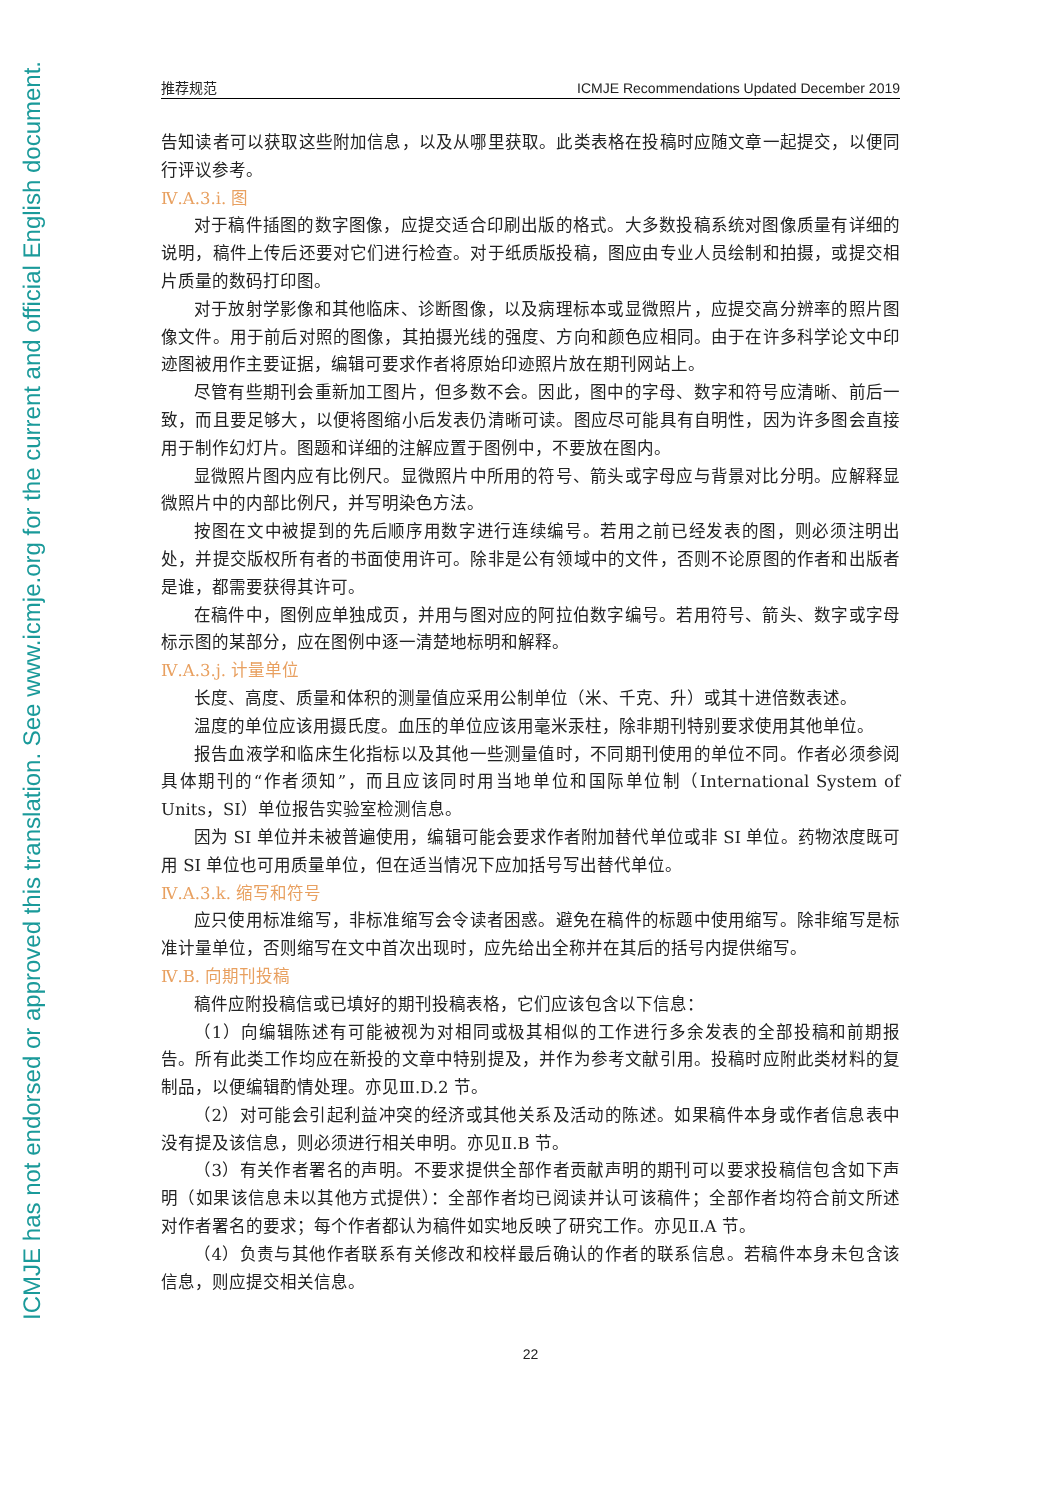ICMJE has not endorsed or approved this translation. See www.icmje.org for the current and official English document.
推荐规范 ICMJE Recommendations Updated December 2019
告知读者可以获取这些附加信息，以及从哪里获取。此类表格在投稿时应随文章一起提交，以便同行评议参考。
Ⅳ.A.3.i. 图
对于稿件插图的数字图像，应提交适合印刷出版的格式。大多数投稿系统对图像质量有详细的说明，稿件上传后还要对它们进行检查。对于纸质版投稿，图应由专业人员绘制和拍摄，或提交相片质量的数码打印图。
对于放射学影像和其他临床、诊断图像，以及病理标本或显微照片，应提交高分辨率的照片图像文件。用于前后对照的图像，其拍摄光线的强度、方向和颜色应相同。由于在许多科学论文中印迹图被用作主要证据，编辑可要求作者将原始印迹照片放在期刊网站上。
尽管有些期刊会重新加工图片，但多数不会。因此，图中的字母、数字和符号应清晰、前后一致，而且要足够大，以便将图缩小后发表仍清晰可读。图应尽可能具有自明性，因为许多图会直接用于制作幻灯片。图题和详细的注解应置于图例中，不要放在图内。
显微照片图内应有比例尺。显微照片中所用的符号、箭头或字母应与背景对比分明。应解释显微照片中的内部比例尺，并写明染色方法。
按图在文中被提到的先后顺序用数字进行连续编号。若用之前已经发表的图，则必须注明出处，并提交版权所有者的书面使用许可。除非是公有领域中的文件，否则不论原图的作者和出版者是谁，都需要获得其许可。
在稿件中，图例应单独成页，并用与图对应的阿拉伯数字编号。若用符号、箭头、数字或字母标示图的某部分，应在图例中逐一清楚地标明和解释。
Ⅳ.A.3.j. 计量单位
长度、高度、质量和体积的测量值应采用公制单位（米、千克、升）或其十进倍数表述。
温度的单位应该用摄氏度。血压的单位应该用毫米汞柱，除非期刊特别要求使用其他单位。
报告血液学和临床生化指标以及其他一些测量值时，不同期刊使用的单位不同。作者必须参阅具体期刊的“作者须知”，而且应该同时用当地单位和国际单位制（International System of Units，SI）单位报告实验室检测信息。
因为 SI 单位并未被普遍使用，编辑可能会要求作者附加替代单位或非 SI 单位。药物浓度既可用 SI 单位也可用质量单位，但在适当情况下应加括号写出替代单位。
Ⅳ.A.3.k. 缩写和符号
应只使用标准缩写，非标准缩写会令读者困惑。避免在稿件的标题中使用缩写。除非缩写是标准计量单位，否则缩写在文中首次出现时，应先给出全称并在其后的括号内提供缩写。
Ⅳ.B. 向期刊投稿
稿件应附投稿信或已填好的期刊投稿表格，它们应该包含以下信息：
（1）向编辑陈述有可能被视为对相同或极其相似的工作进行多余发表的全部投稿和前期报告。所有此类工作均应在新投的文章中特别提及，并作为参考文献引用。投稿时应附此类材料的复制品，以便编辑酌情处理。亦见Ⅲ.D.2 节。
（2）对可能会引起利益冲突的经济或其他关系及活动的陈述。如果稿件本身或作者信息表中没有提及该信息，则必须进行相关申明。亦见Ⅱ.B 节。
（3）有关作者署名的声明。不要求提供全部作者贡献声明的期刊可以要求投稿信包含如下声明（如果该信息未以其他方式提供）：全部作者均已阅读并认可该稿件；全部作者均符合前文所述对作者署名的要求；每个作者都认为稿件如实地反映了研究工作。亦见Ⅱ.A 节。
（4）负责与其他作者联系有关修改和校样最后确认的作者的联系信息。若稿件本身未包含该信息，则应提交相关信息。
22